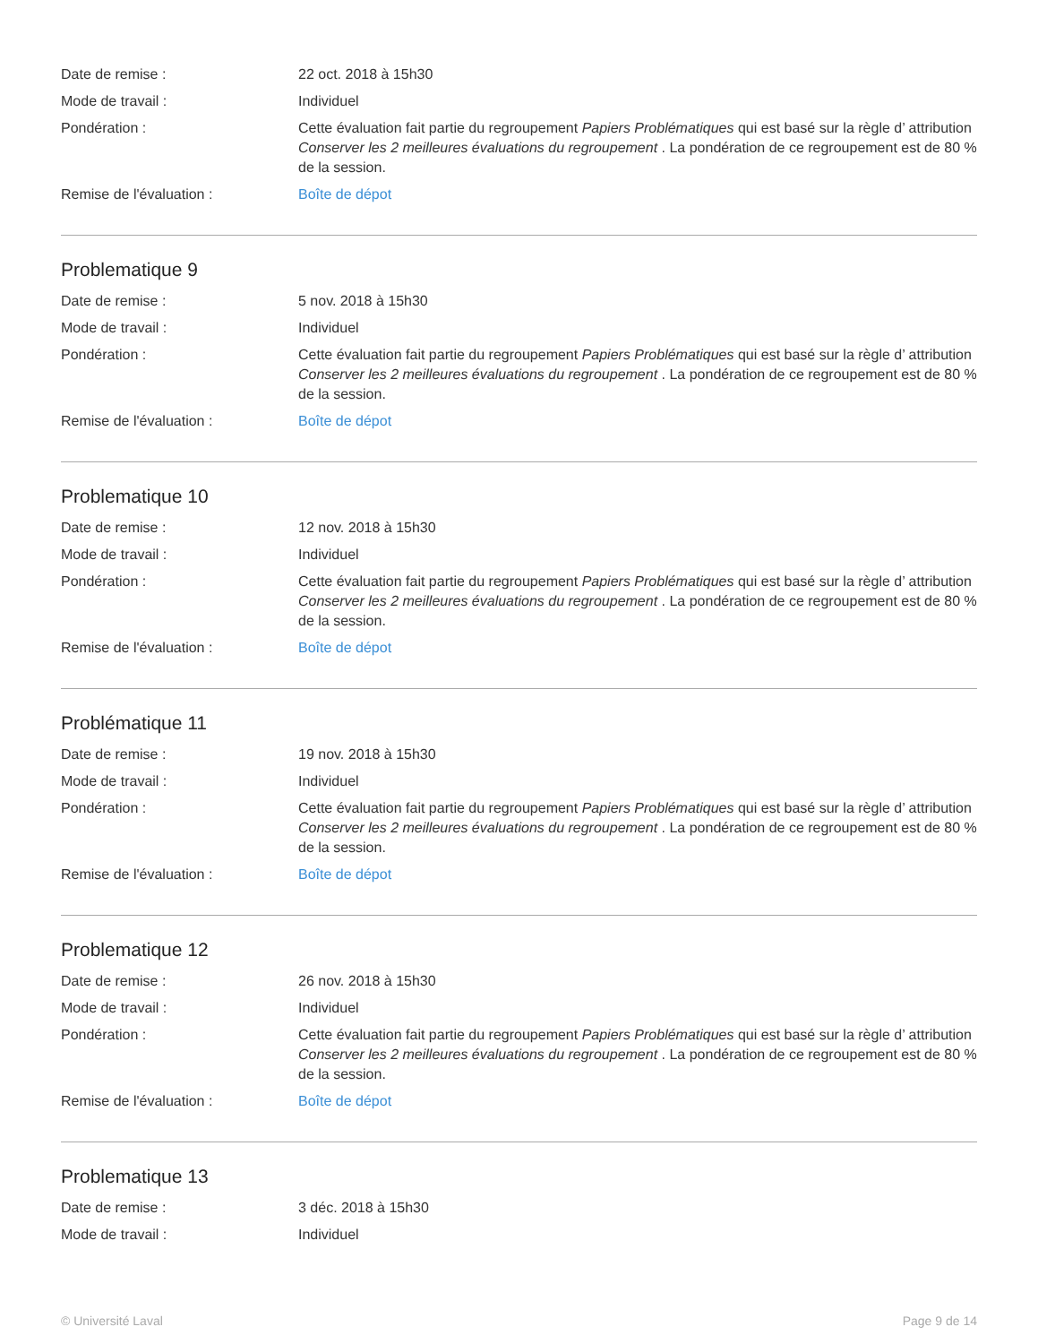Date de remise : 22 oct. 2018 à 15h30
Mode de travail : Individuel
Pondération : Cette évaluation fait partie du regroupement Papiers Problématiques qui est basé sur la règle d’ attribution Conserver les 2 meilleures évaluations du regroupement . La pondération de ce regroupement est de 80 % de la session.
Remise de l'évaluation : Boîte de dépot
Problematique 9
Date de remise : 5 nov. 2018 à 15h30
Mode de travail : Individuel
Pondération : Cette évaluation fait partie du regroupement Papiers Problématiques qui est basé sur la règle d’ attribution Conserver les 2 meilleures évaluations du regroupement . La pondération de ce regroupement est de 80 % de la session.
Remise de l'évaluation : Boîte de dépot
Problematique 10
Date de remise : 12 nov. 2018 à 15h30
Mode de travail : Individuel
Pondération : Cette évaluation fait partie du regroupement Papiers Problématiques qui est basé sur la règle d’ attribution Conserver les 2 meilleures évaluations du regroupement . La pondération de ce regroupement est de 80 % de la session.
Remise de l'évaluation : Boîte de dépot
Problématique 11
Date de remise : 19 nov. 2018 à 15h30
Mode de travail : Individuel
Pondération : Cette évaluation fait partie du regroupement Papiers Problématiques qui est basé sur la règle d’ attribution Conserver les 2 meilleures évaluations du regroupement . La pondération de ce regroupement est de 80 % de la session.
Remise de l'évaluation : Boîte de dépot
Problematique 12
Date de remise : 26 nov. 2018 à 15h30
Mode de travail : Individuel
Pondération : Cette évaluation fait partie du regroupement Papiers Problématiques qui est basé sur la règle d’ attribution Conserver les 2 meilleures évaluations du regroupement . La pondération de ce regroupement est de 80 % de la session.
Remise de l'évaluation : Boîte de dépot
Problematique 13
Date de remise : 3 déc. 2018 à 15h30
Mode de travail : Individuel
© Université Laval Page 9 de 14